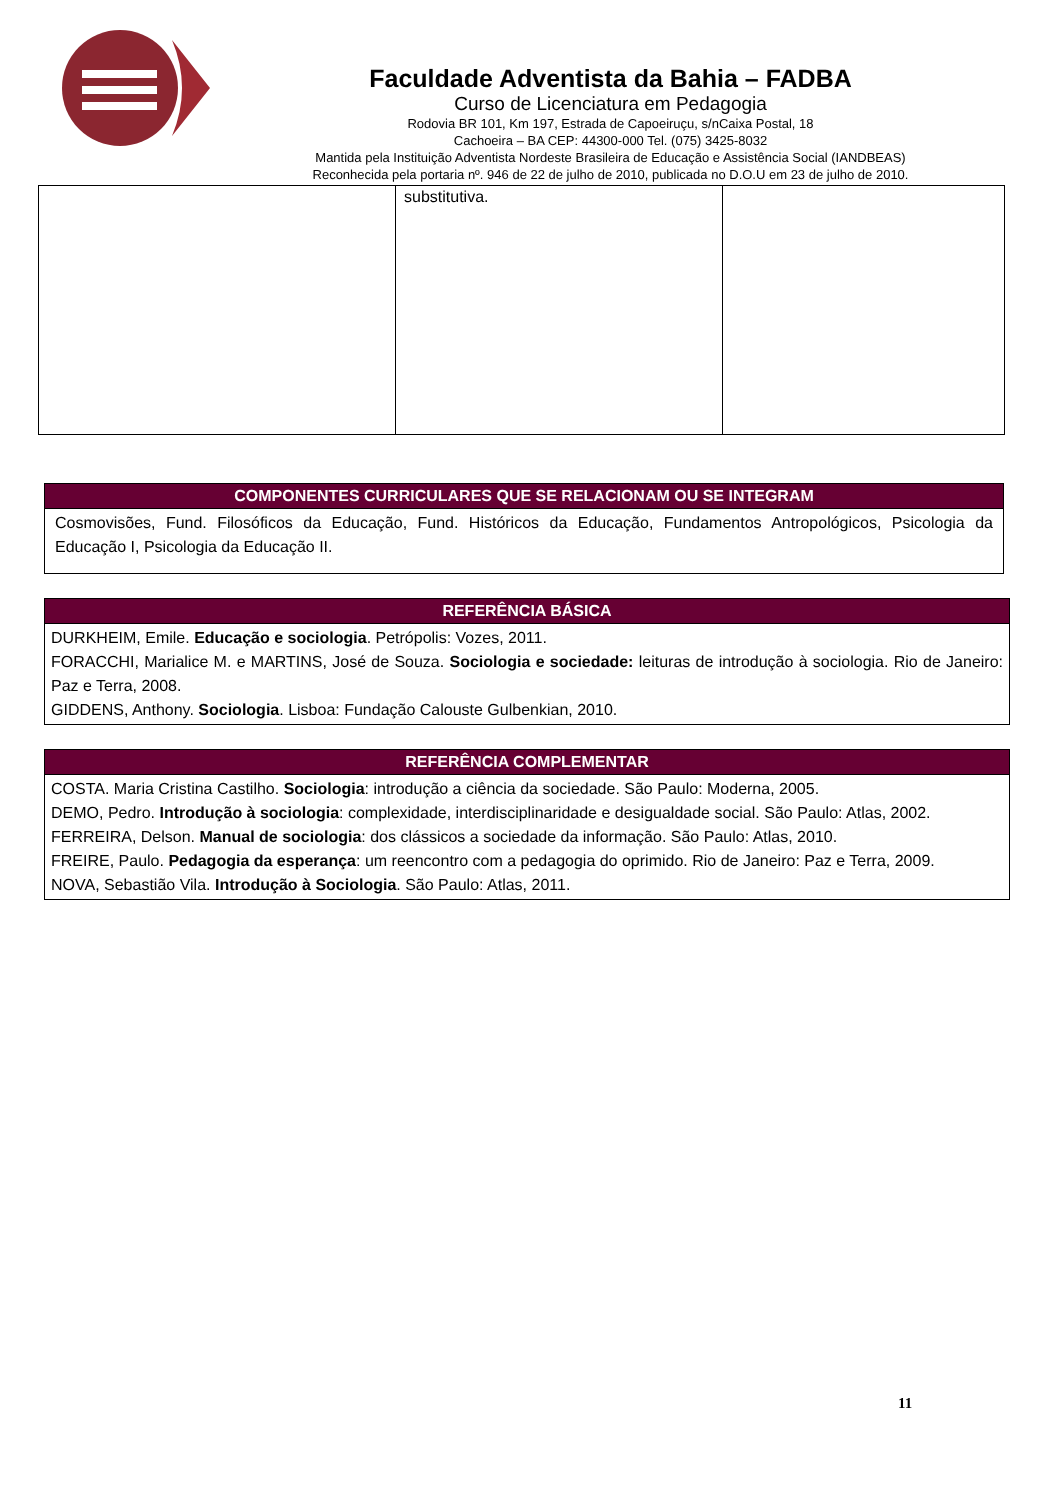Faculdade Adventista da Bahia – FADBA
Curso de Licenciatura em Pedagogia
Rodovia BR 101, Km 197, Estrada de Capoeiruçu, s/nCaixa Postal, 18
Cachoeira – BA CEP: 44300-000 Tel. (075) 3425-8032
Mantida pela Instituição Adventista Nordeste Brasileira de Educação e Assistência Social (IANDBEAS)
Reconhecida pela portaria nº. 946 de 22 de julho de 2010, publicada no D.O.U em 23 de julho de 2010.
| | substitutiva. | |
| COMPONENTES CURRICULARES QUE SE RELACIONAM OU SE INTEGRAM |
| --- |
| Cosmovisões, Fund. Filosóficos da Educação, Fund. Históricos da Educação, Fundamentos Antropológicos, Psicologia da Educação I, Psicologia da Educação II. |
| REFERÊNCIA BÁSICA |
| --- |
| DURKHEIM, Emile. Educação e sociologia . Petrópolis: Vozes, 2011. FORACCHI, Marialice M. e MARTINS, José de Souza. Sociologia e sociedade: leituras de introdução à sociologia. Rio de Janeiro: Paz e Terra, 2008. GIDDENS, Anthony. Sociologia . Lisboa: Fundação Calouste Gulbenkian, 2010. |
| REFERÊNCIA COMPLEMENTAR |
| --- |
| COSTA. Maria Cristina Castilho. Sociologia : introdução a ciência da sociedade. São Paulo: Moderna, 2005. DEMO, Pedro. Introdução à sociologia : complexidade, interdisciplinaridade e desigualdade social. São Paulo: Atlas, 2002. FERREIRA, Delson. Manual de sociologia : dos clássicos a sociedade da informação. São Paulo: Atlas, 2010. FREIRE, Paulo. Pedagogia da esperança : um reencontro com a pedagogia do oprimido. Rio de Janeiro: Paz e Terra, 2009. NOVA, Sebastião Vila. Introdução à Sociologia . São Paulo: Atlas, 2011. |
11